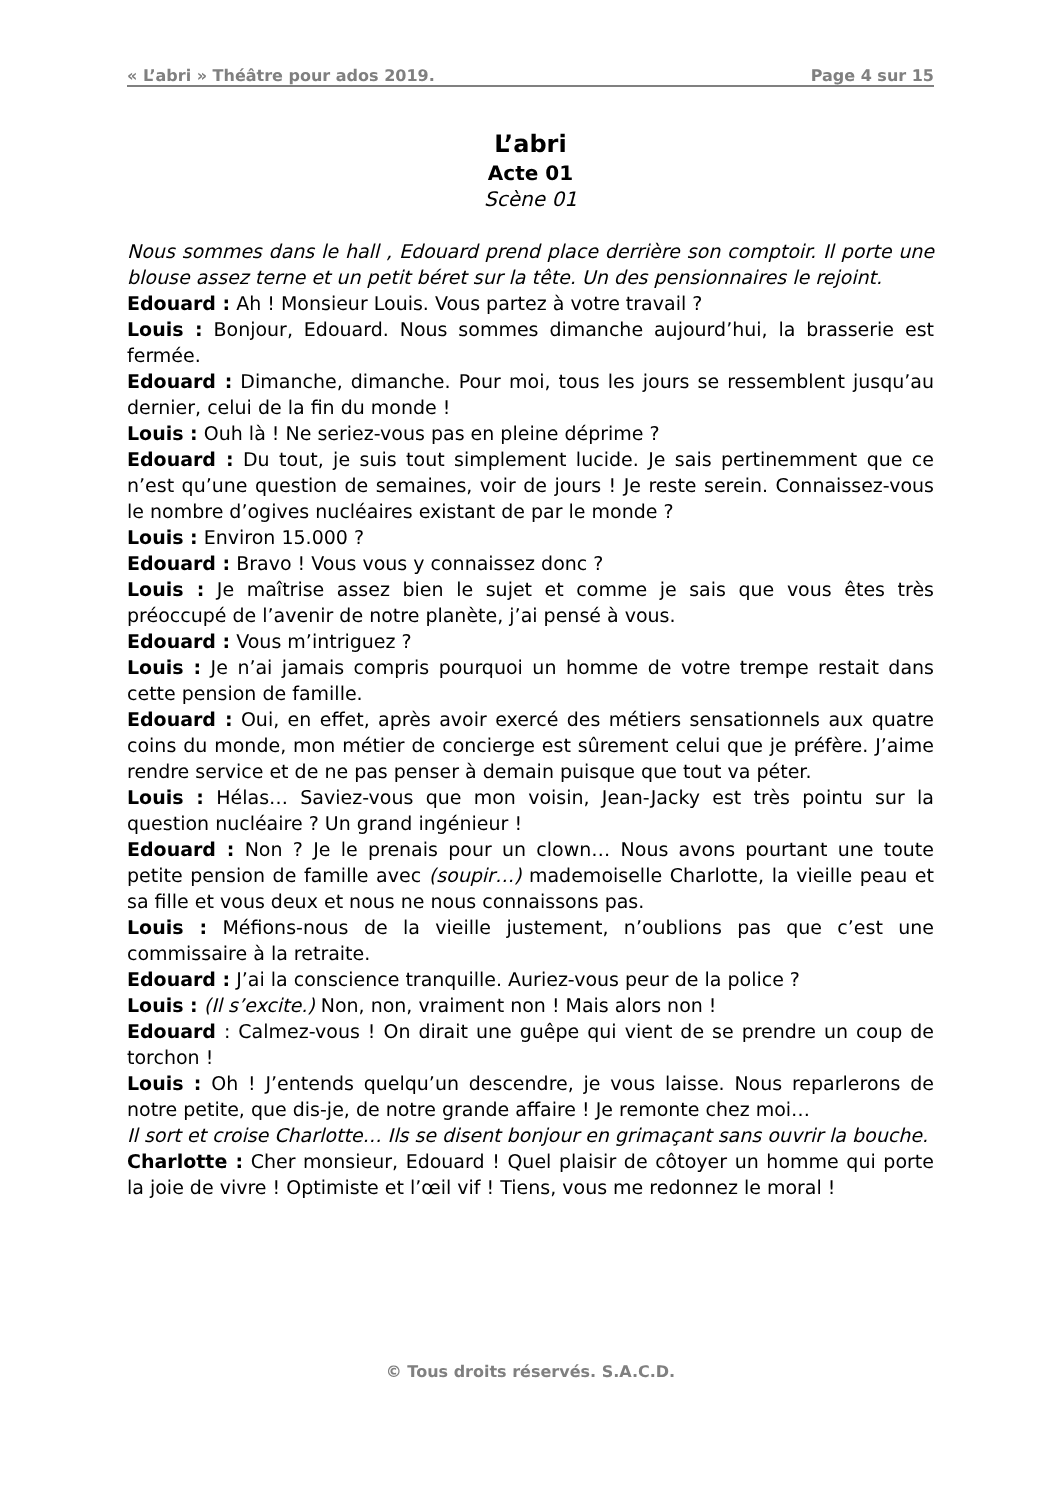« L’abri » Théâtre pour ados 2019. Page 4 sur 15
L’abri
Acte 01
Scène 01
Nous sommes dans le hall , Edouard prend place derrière son comptoir. Il porte une blouse assez terne et un petit béret sur la tête. Un des pensionnaires le rejoint.
Edouard : Ah ! Monsieur Louis. Vous partez à votre travail ?
Louis : Bonjour, Edouard. Nous sommes dimanche aujourd’hui, la brasserie est fermée.
Edouard : Dimanche, dimanche. Pour moi, tous les jours se ressemblent jusqu’au dernier, celui de la fin du monde !
Louis : Ouh là ! Ne seriez-vous pas en pleine déprime ?
Edouard : Du tout, je suis tout simplement lucide. Je sais pertinemment que ce n’est qu’une question de semaines, voir de jours ! Je reste serein. Connaissez-vous le nombre d’ogives nucléaires existant de par le monde ?
Louis : Environ 15.000 ?
Edouard : Bravo ! Vous vous y connaissez donc ?
Louis : Je maîtrise assez bien le sujet et comme je sais que vous êtes très préoccupé de l’avenir de notre planète, j’ai pensé à vous.
Edouard : Vous m’intriguez ?
Louis : Je n’ai jamais compris pourquoi un homme de votre trempe restait dans cette pension de famille.
Edouard : Oui, en effet, après avoir exercé des métiers sensationnels aux quatre coins du monde, mon métier de concierge est sûrement celui que je préfère. J’aime rendre service et de ne pas penser à demain puisque que tout va péter.
Louis : Hélas… Saviez-vous que mon voisin, Jean-Jacky est très pointu sur la question nucléaire ? Un grand ingénieur !
Edouard : Non ? Je le prenais pour un clown… Nous avons pourtant une toute petite pension de famille avec (soupir…) mademoiselle Charlotte, la vieille peau et sa fille et vous deux et nous ne nous connaissons pas.
Louis : Méfions-nous de la vieille justement, n’oublions pas que c’est une commissaire à la retraite.
Edouard : J’ai la conscience tranquille. Auriez-vous peur de la police ?
Louis : (Il s’excite.) Non, non, vraiment non ! Mais alors non !
Edouard : Calmez-vous ! On dirait une guêpe qui vient de se prendre un coup de torchon !
Louis : Oh ! J’entends quelqu’un descendre, je vous laisse. Nous reparlerons de notre petite, que dis-je, de notre grande affaire ! Je remonte chez moi…
Il sort et croise Charlotte… Ils se disent bonjour en grimaçant sans ouvrir la bouche.
Charlotte : Cher monsieur, Edouard ! Quel plaisir de côtoyer un homme qui porte la joie de vivre ! Optimiste et l’œil vif ! Tiens, vous me redonnez le moral !
© Tous droits réservés. S.A.C.D.